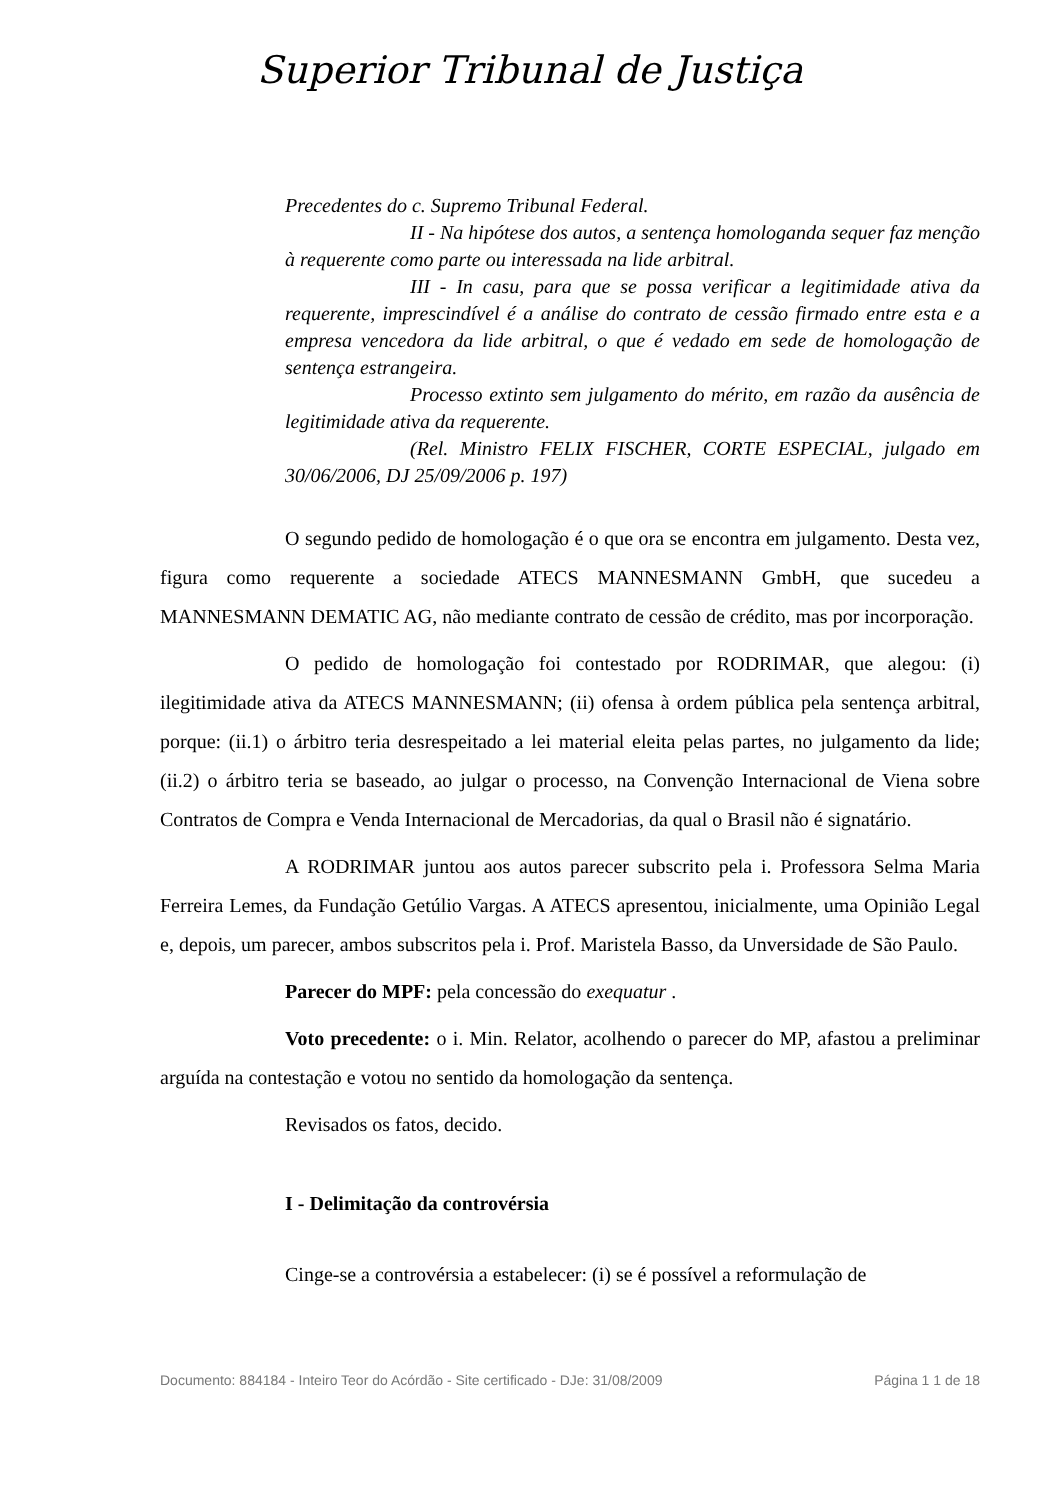Superior Tribunal de Justiça
Precedentes do c. Supremo Tribunal Federal.
II - Na hipótese dos autos, a sentença homologanda sequer faz menção à requerente como parte ou interessada na lide arbitral.
III - In casu, para que se possa verificar a legitimidade ativa da requerente, imprescindível é a análise do contrato de cessão firmado entre esta e a empresa vencedora da lide arbitral, o que é vedado em sede de homologação de sentença estrangeira.
Processo extinto sem julgamento do mérito, em razão da ausência de legitimidade ativa da requerente.
(Rel. Ministro FELIX FISCHER, CORTE ESPECIAL, julgado em 30/06/2006, DJ 25/09/2006 p. 197)
O segundo pedido de homologação é o que ora se encontra em julgamento. Desta vez, figura como requerente a sociedade ATECS MANNESMANN GmbH, que sucedeu a MANNESMANN DEMATIC AG, não mediante contrato de cessão de crédito, mas por incorporação.
O pedido de homologação foi contestado por RODRIMAR, que alegou: (i) ilegitimidade ativa da ATECS MANNESMANN; (ii) ofensa à ordem pública pela sentença arbitral, porque: (ii.1) o árbitro teria desrespeitado a lei material eleita pelas partes, no julgamento da lide; (ii.2) o árbitro teria se baseado, ao julgar o processo, na Convenção Internacional de Viena sobre Contratos de Compra e Venda Internacional de Mercadorias, da qual o Brasil não é signatário.
A RODRIMAR juntou aos autos parecer subscrito pela i. Professora Selma Maria Ferreira Lemes, da Fundação Getúlio Vargas. A ATECS apresentou, inicialmente, uma Opinião Legal e, depois, um parecer, ambos subscritos pela i. Prof. Maristela Basso, da Unversidade de São Paulo.
Parecer do MPF: pela concessão do exequatur .
Voto precedente: o i. Min. Relator, acolhendo o parecer do MP, afastou a preliminar arguída na contestação e votou no sentido da homologação da sentença.
Revisados os fatos, decido.
I - Delimitação da controvérsia
Cinge-se a controvérsia a estabelecer: (i) se é possível a reformulação de
Documento: 884184 - Inteiro Teor do Acórdão - Site certificado - DJe: 31/08/2009 Página 1 1 de 18